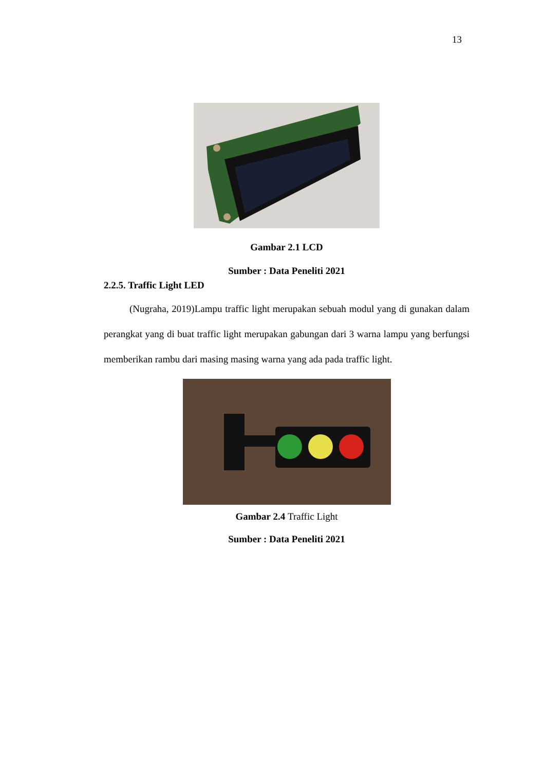13
Gambar 2.1 LCD
Sumber : Data Peneliti 2021
2.2.5. Traffic Light LED
(Nugraha, 2019)Lampu traffic light merupakan sebuah modul yang di gunakan dalam perangkat yang di buat traffic light merupakan gabungan dari 3 warna lampu yang berfungsi memberikan rambu dari masing masing warna yang ada pada traffic light.
Gambar 2.4 Traffic Light
Sumber : Data Peneliti 2021